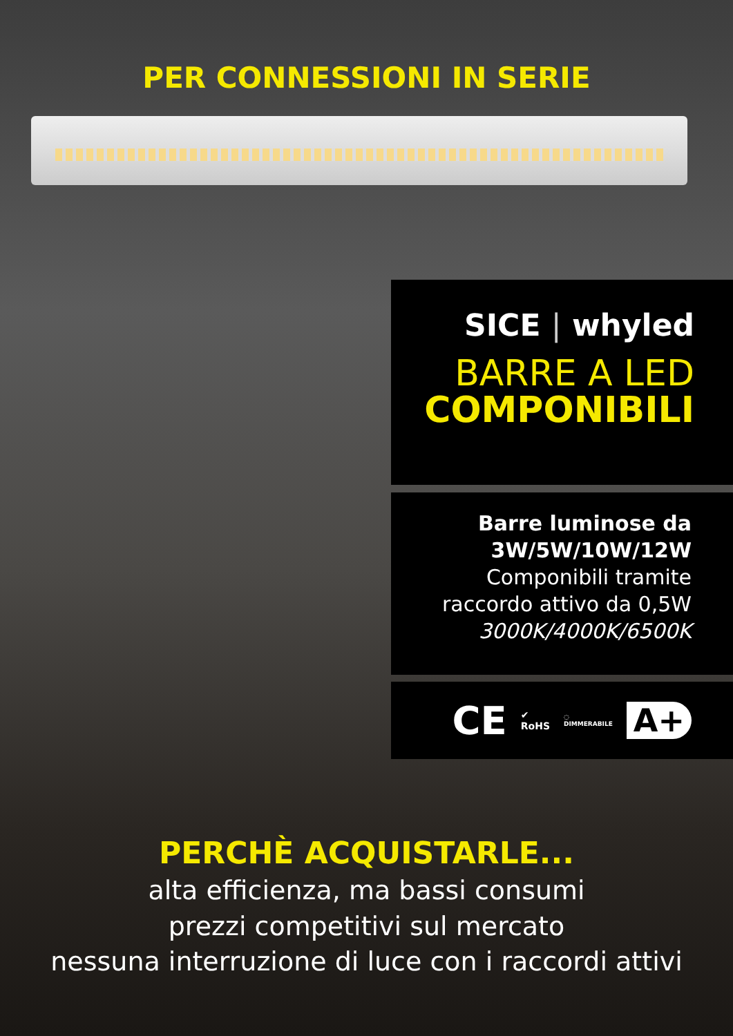PER CONNESSIONI IN SERIE
SICE | whyled
BARRE A LED
COMPONIBILI
Barre luminose da
3W/5W/10W/12W
Componibili tramite
raccordo attivo da 0,5W
3000K/4000K/6500K
CE ✔
RoHS ◌
DIMMERABILE A+
PERCHÈ ACQUISTARLE...
alta efficienza, ma bassi consumi
prezzi competitivi sul mercato
nessuna interruzione di luce con i raccordi attivi